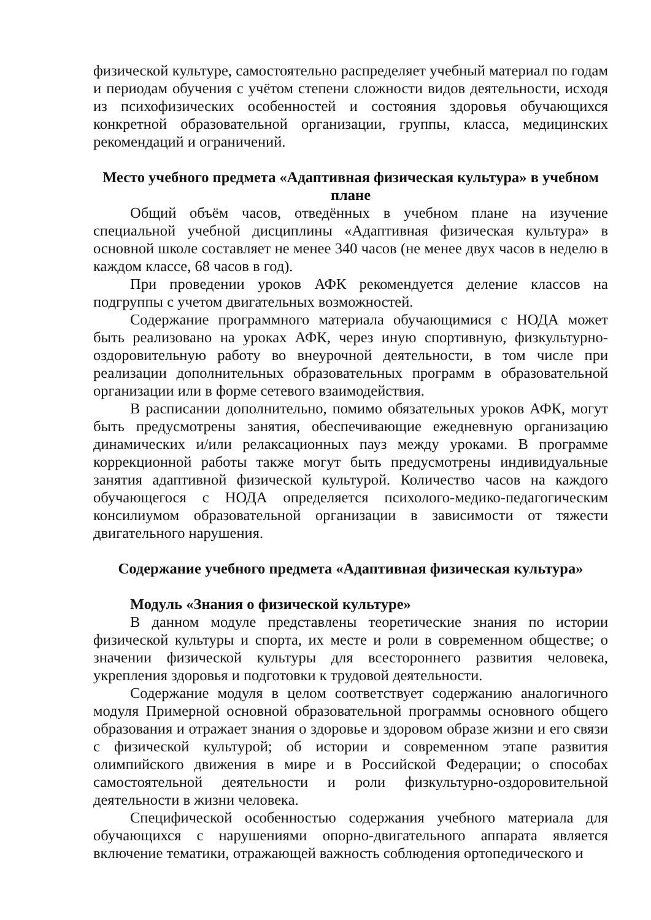физической культуре, самостоятельно распределяет учебный материал по годам и периодам обучения с учётом степени сложности видов деятельности, исходя из психофизических особенностей и состояния здоровья обучающихся конкретной образовательной организации, группы, класса, медицинских рекомендаций и ограничений.
Место учебного предмета «Адаптивная физическая культура» в учебном плане
Общий объём часов, отведённых в учебном плане на изучение специальной учебной дисциплины «Адаптивная физическая культура» в основной школе составляет не менее 340 часов (не менее двух часов в неделю в каждом классе, 68 часов в год).
При проведении уроков АФК рекомендуется деление классов на подгруппы с учетом двигательных возможностей.
Содержание программного материала обучающимися с НОДА может быть реализовано на уроках АФК, через иную спортивную, физкультурно-оздоровительную работу во внеурочной деятельности, в том числе при реализации дополнительных образовательных программ в образовательной организации или в форме сетевого взаимодействия.
В расписании дополнительно, помимо обязательных уроков АФК, могут быть предусмотрены занятия, обеспечивающие ежедневную организацию динамических и/или релаксационных пауз между уроками. В программе коррекционной работы также могут быть предусмотрены индивидуальные занятия адаптивной физической культурой. Количество часов на каждого обучающегося с НОДА определяется психолого-медико-педагогическим консилиумом образовательной организации в зависимости от тяжести двигательного нарушения.
Содержание учебного предмета «Адаптивная физическая культура»
Модуль «Знания о физической культуре»
В данном модуле представлены теоретические знания по истории физической культуры и спорта, их месте и роли в современном обществе; о значении физической культуры для всестороннего развития человека, укрепления здоровья и подготовки к трудовой деятельности.
Содержание модуля в целом соответствует содержанию аналогичного модуля Примерной основной образовательной программы основного общего образования и отражает знания о здоровье и здоровом образе жизни и его связи с физической культурой; об истории и современном этапе развития олимпийского движения в мире и в Российской Федерации; о способах самостоятельной деятельности и роли физкультурно-оздоровительной деятельности в жизни человека.
Специфической особенностью содержания учебного материала для обучающихся с нарушениями опорно-двигательного аппарата является включение тематики, отражающей важность соблюдения ортопедического и